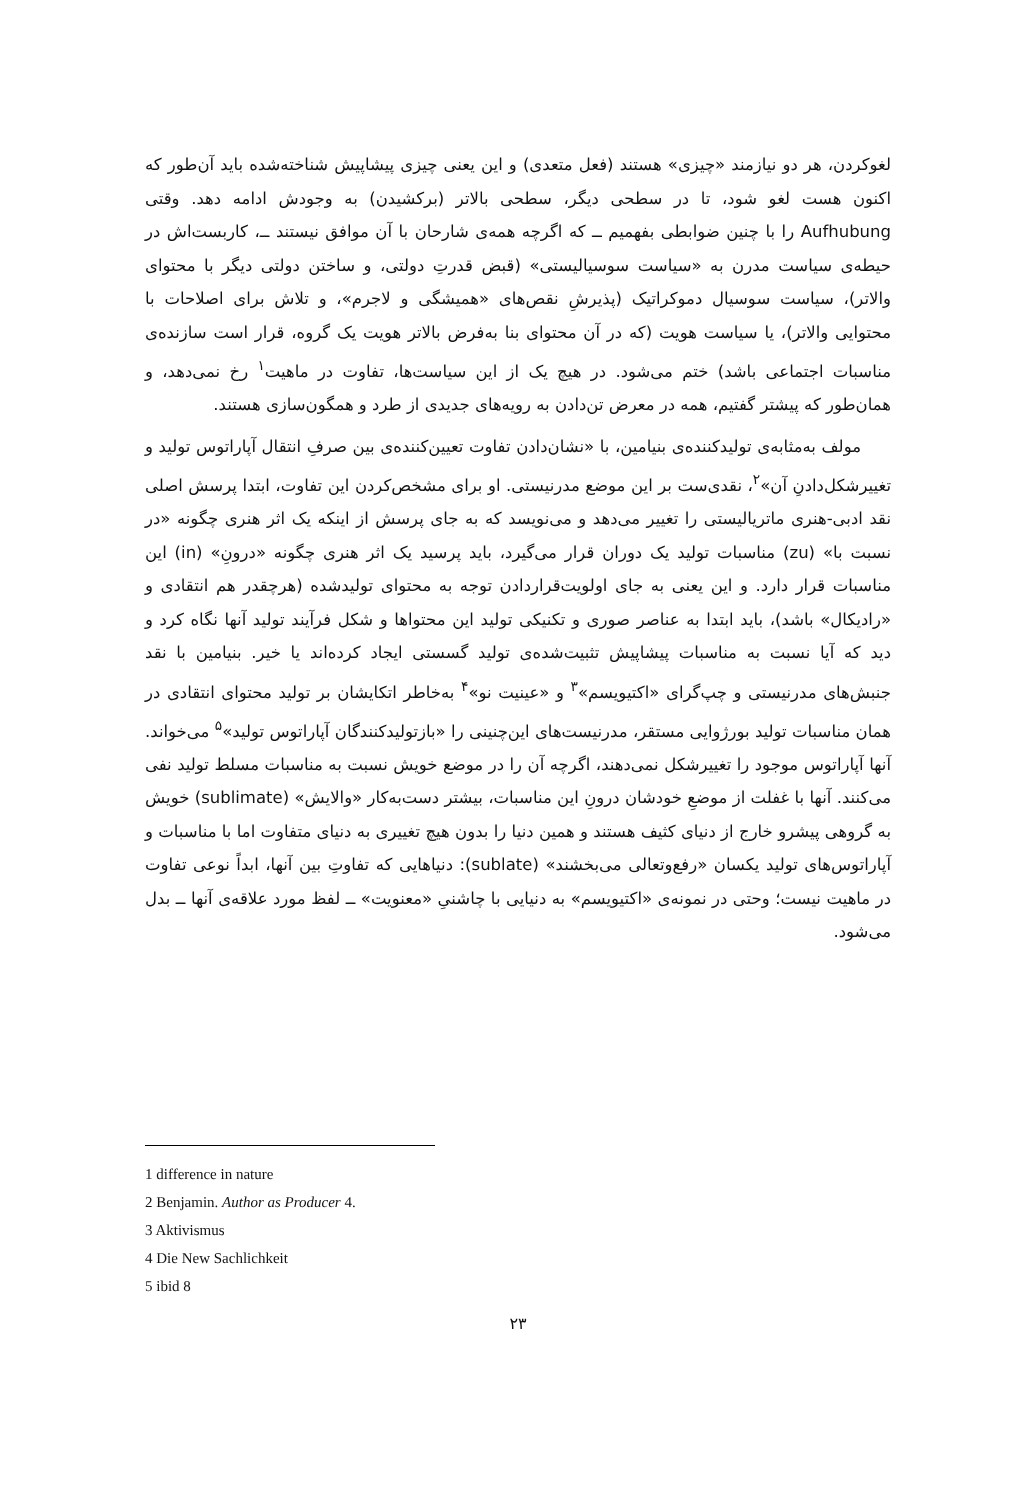لغوکردن، هر دو نیازمند «چیزی» هستند (فعل متعدی) و این یعنی چیزی پیشاپیش شناخته‌شده باید آن‌طور که اکنون هست لغو شود، تا در سطحی دیگر، سطحی بالاتر (برکشیدن) به وجودش ادامه دهد. وقتی Aufhubung را با چنین ضوابطی بفهمیم ــ که اگرچه همه‌ی شارحان با آن موافق نیستند ــ، کاربست‌اش در حیطه‌ی سیاست مدرن به «سیاست سوسیالیستی» (قبض قدرتِ دولتی، و ساختن دولتی دیگر با محتوای والاتر)، سیاست سوسیال دموکراتیک (پذیرشِ نقص‌های «همیشگی و لاجرم»، و تلاش برای اصلاحات با محتوایی والاتر)، یا سیاست هویت (که در آن محتوای بنا به‌فرض بالاتر هویت یک گروه، قرار است سازنده‌ی مناسبات اجتماعی باشد) ختم می‌شود. در هیچ یک از این سیاست‌ها، تفاوت در ماهیت<sup>۱</sup> رخ نمی‌دهد، و همان‌طور که پیشتر گفتیم، همه در معرض تن‌دادن به رویه‌های جدیدی از طرد و همگون‌سازی هستند.
مولف به‌مثابه‌ی تولیدکننده‌ی بنیامین، با «نشان‌دادن تفاوت تعیین‌کننده‌ی بین صرفِ انتقال آپاراتوس تولید و تغییرشکل‌دادنِ آن»<sup>۲</sup>، نقدی‌ست بر این موضع مدرنیستی. او برای مشخص‌کردن این تفاوت، ابتدا پرسش اصلی نقد ادبی-هنری ماتریالیستی را تغییر می‌دهد و می‌نویسد که به جای پرسش از اینکه یک اثر هنری چگونه «در نسبت با» (zu) مناسبات تولید یک دوران قرار می‌گیرد، باید پرسید یک اثر هنری چگونه «درونِ» (in) این مناسبات قرار دارد. و این یعنی به جای اولویت‌قراردادن توجه به محتوای تولیدشده (هرچقدر هم انتقادی و «رادیکال» باشد)، باید ابتدا به عناصر صوری و تکنیکی تولید این محتواها و شکل فرآیند تولید آنها نگاه کرد و دید که آیا نسبت به مناسبات پیشاپیش تثبیت‌شده‌ی تولید گسستی ایجاد کرده‌اند یا خیر. بنیامین با نقد جنبش‌های مدرنیستی و چپ‌گرای «اکتیویسم»<sup>۳</sup> و «عینیت نو»<sup>۴</sup> به‌خاطر اتکایشان بر تولید محتوای انتقادی در همان مناسبات تولید بورژوایی مستقر، مدرنیست‌های این‌چنینی را «بازتولیدکنندگان آپاراتوس تولید»<sup>۵</sup> می‌خواند. آنها آپاراتوس موجود را تغییرشکل نمی‌دهند، اگرچه آن را در موضع خویش نسبت به مناسبات مسلط تولید نفی می‌کنند. آنها با غفلت از موضعِ خودشان درونِ این مناسبات، بیشتر دست‌به‌کار «والایش» (sublimate) خویش به گروهی پیشرو خارج از دنیای کثیف هستند و همین دنیا را بدون هیچ تغییری به دنیای متفاوت اما با مناسبات و آپاراتوس‌های تولید یکسان «رفع‌وتعالی می‌بخشند» (sublate): دنیاهایی که تفاوتِ بین آنها، ابداً نوعی تفاوت در ماهیت نیست؛ وحتی در نمونه‌ی «اکتیویسم» به دنیایی با چاشنیِ «معنویت» ــ لفظ مورد علاقه‌ی آنها ــ بدل می‌شود.
1 difference in nature
2 Benjamin. Author as Producer 4.
3 Aktivismus
4 Die New Sachlichkeit
5 ibid 8
۲۳